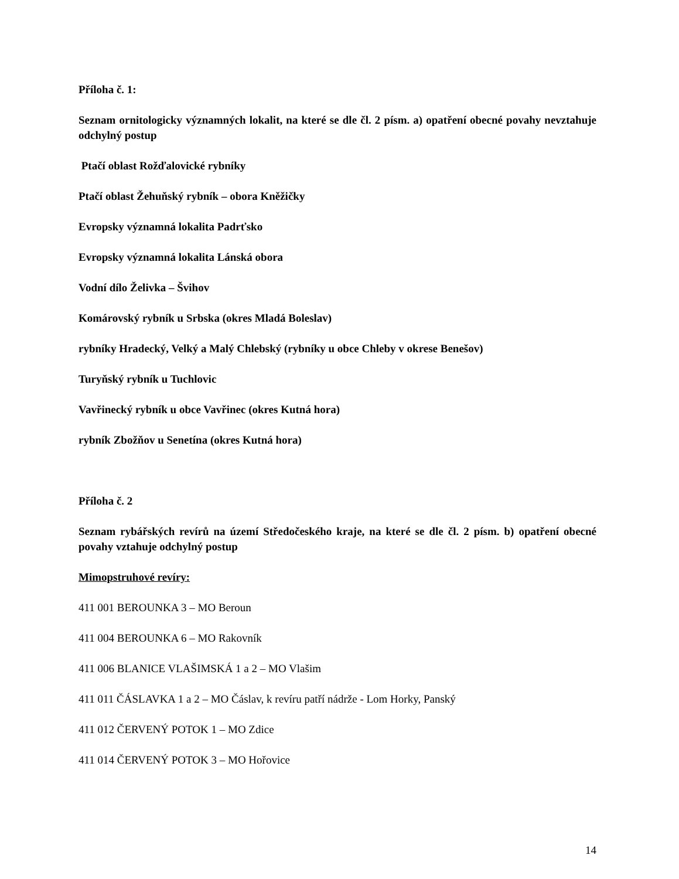Příloha č. 1:
Seznam ornitologicky významných lokalit, na které se dle čl. 2 písm. a) opatření obecné povahy nevztahuje odchylný postup
Ptačí oblast Rožďalovické rybníky
Ptačí oblast Žehuňský rybník – obora Kněžičky
Evropsky významná lokalita Padrťsko
Evropsky významná lokalita Lánská obora
Vodní dílo Želivka – Švihov
Komárovský rybník u Srbska (okres Mladá Boleslav)
rybníky Hradecký, Velký a Malý Chlebský (rybníky u obce Chleby v okrese Benešov)
Turyňský rybník u Tuchlovic
Vavřinecký rybník u obce Vavřinec (okres Kutná hora)
rybník Zbožňov u Senetína (okres Kutná hora)
Příloha č. 2
Seznam rybářských revírů na území Středočeského kraje, na které se dle čl. 2 písm. b) opatření obecné povahy vztahuje odchylný postup
Mimopstruhové revíry:
411 001 BEROUNKA 3 – MO Beroun
411 004 BEROUNKA 6 – MO Rakovník
411 006 BLANICE VLAŠIMSKÁ 1 a 2 – MO Vlašim
411 011 ČÁSLAVKA 1 a 2 – MO Čáslav, k revíru patří nádrže - Lom Horky, Panský
411 012 ČERVENÝ POTOK 1 – MO Zdice
411 014 ČERVENÝ POTOK 3 – MO Hořovice
14